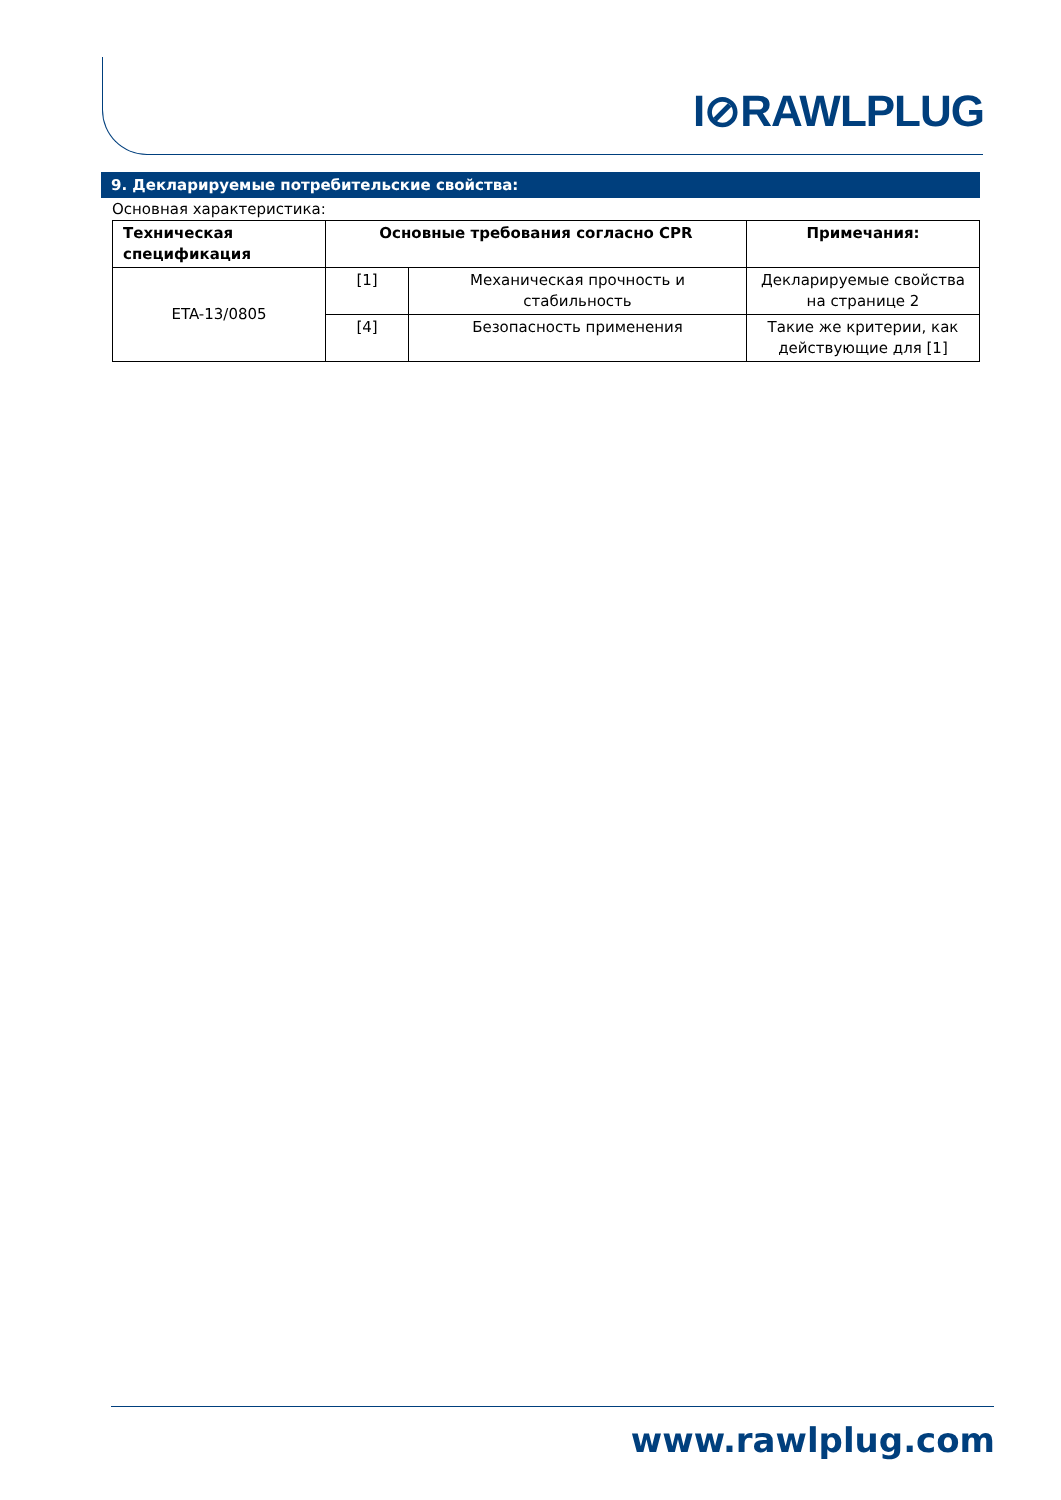I⊘RAWLPLUG
9. Декларируемые потребительские свойства:
Основная характеристика:
| Техническая спецификация | Основные требования согласно CPR | | Примечания: |
| --- | --- | --- | --- |
| ETA-13/0805 | [1] | Механическая прочность и стабильность | Декларируемые свойства на странице 2 |
| | [4] | Безопасность применения | Такие же критерии, как действующие для [1] |
www.rawlplug.com